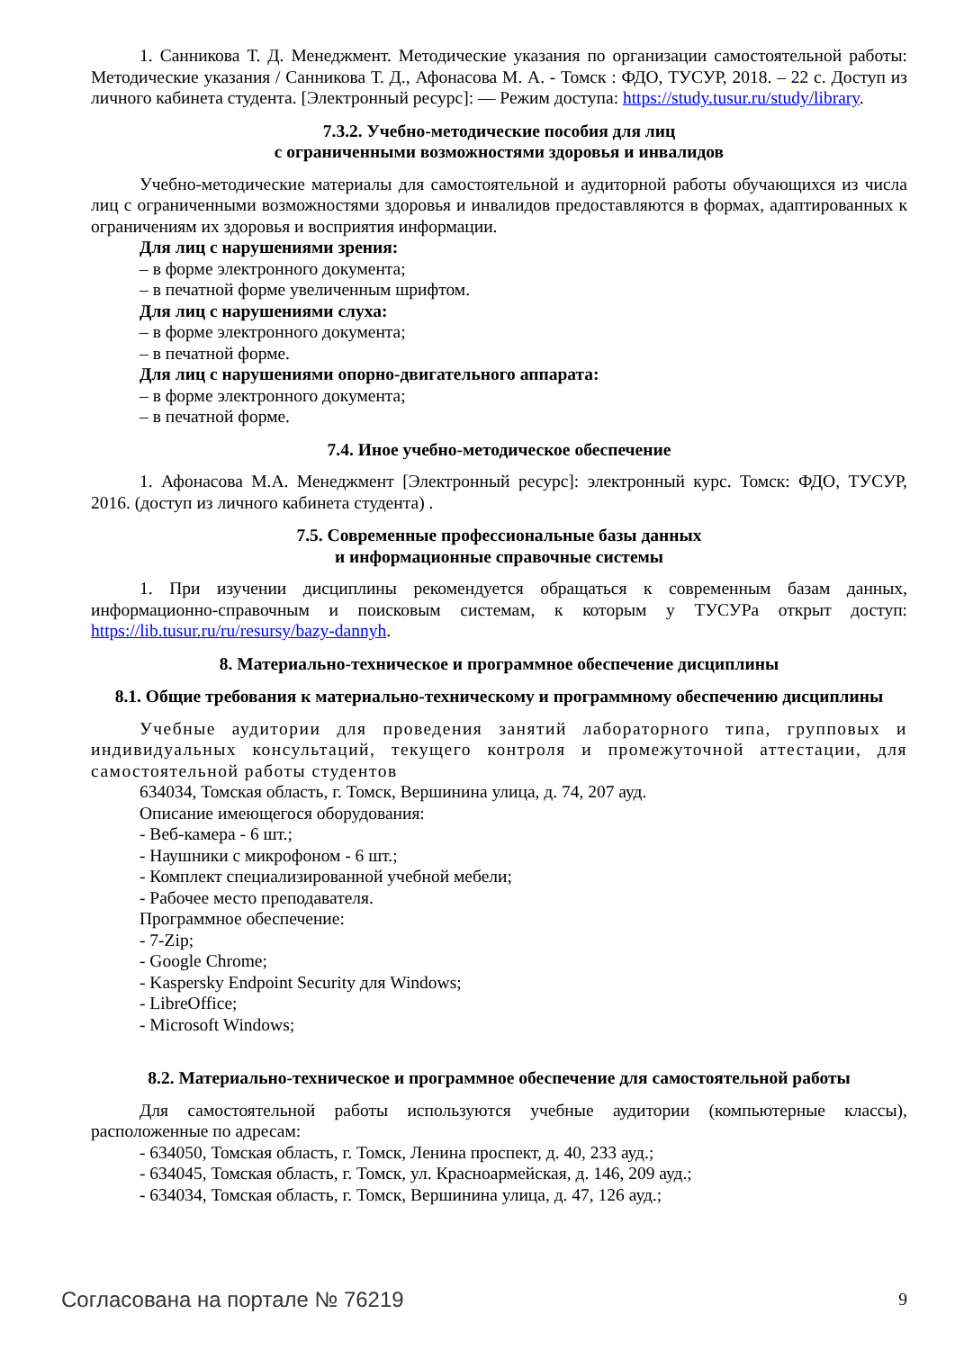1. Санникова Т. Д. Менеджмент. Методические указания по организации самостоятельной работы: Методические указания / Санникова Т. Д., Афонасова М. А. - Томск : ФДО, ТУСУР, 2018. – 22 с. Доступ из личного кабинета студента. [Электронный ресурс]: — Режим доступа: https://study.tusur.ru/study/library.
7.3.2. Учебно-методические пособия для лиц
с ограниченными возможностями здоровья и инвалидов
Учебно-методические материалы для самостоятельной и аудиторной работы обучающихся из числа лиц с ограниченными возможностями здоровья и инвалидов предоставляются в формах, адаптированных к ограничениям их здоровья и восприятия информации.
Для лиц с нарушениями зрения:
– в форме электронного документа;
– в печатной форме увеличенным шрифтом.
Для лиц с нарушениями слуха:
– в форме электронного документа;
– в печатной форме.
Для лиц с нарушениями опорно-двигательного аппарата:
– в форме электронного документа;
– в печатной форме.
7.4. Иное учебно-методическое обеспечение
1. Афонасова М.А. Менеджмент [Электронный ресурс]: электронный курс. Томск: ФДО, ТУСУР, 2016. (доступ из личного кабинета студента) .
7.5. Современные профессиональные базы данных
и информационные справочные системы
1. При изучении дисциплины рекомендуется обращаться к современным базам данных, информационно-справочным и поисковым системам, к которым у ТУСУРа открыт доступ: https://lib.tusur.ru/ru/resursy/bazy-dannyh.
8. Материально-техническое и программное обеспечение дисциплины
8.1. Общие требования к материально-техническому и программному обеспечению дисциплины
Учебные аудитории для проведения занятий лабораторного типа, групповых и индивидуальных консультаций, текущего контроля и промежуточной аттестации, для самостоятельной работы студентов
634034, Томская область, г. Томск, Вершинина улица, д. 74, 207 ауд.
Описание имеющегося оборудования:
- Веб-камера - 6 шт.;
- Наушники с микрофоном - 6 шт.;
- Комплект специализированной учебной мебели;
- Рабочее место преподавателя.
Программное обеспечение:
- 7-Zip;
- Google Chrome;
- Kaspersky Endpoint Security для Windows;
- LibreOffice;
- Microsoft Windows;
8.2. Материально-техническое и программное обеспечение для самостоятельной работы
Для самостоятельной работы используются учебные аудитории (компьютерные классы), расположенные по адресам:
- 634050, Томская область, г. Томск, Ленина проспект, д. 40, 233 ауд.;
- 634045, Томская область, г. Томск, ул. Красноармейская, д. 146, 209 ауд.;
- 634034, Томская область, г. Томск, Вершинина улица, д. 47, 126 ауд.;
Согласована на портале № 76219 9